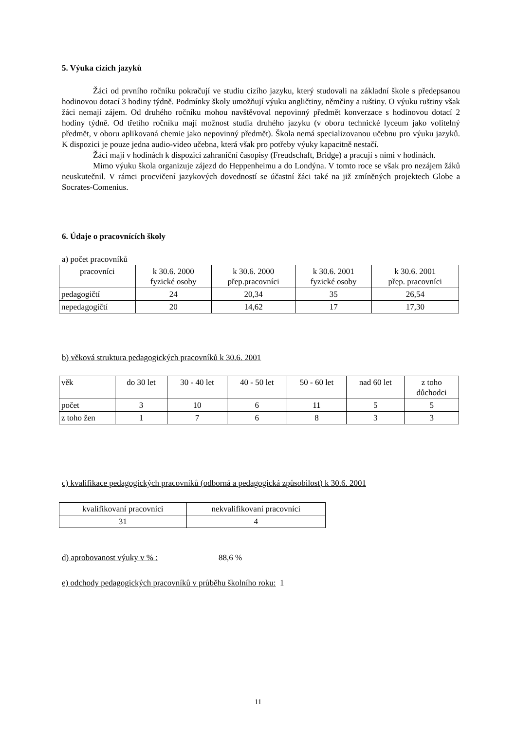5. Výuka cizích jazyků
Žáci od prvního ročníku pokračují ve studiu cizího jazyku, který studovali na základní škole s předepsanou hodinovou dotací 3 hodiny týdně. Podmínky školy umožňují výuku angličtiny, němčiny a ruštiny. O výuku ruštiny však žáci nemají zájem. Od druhého ročníku mohou navštěvoval nepovinný předmět konverzace s hodinovou dotací 2 hodiny týdně. Od třetího ročníku mají možnost studia druhého jazyku (v oboru technické lyceum jako volitelný předmět, v oboru aplikovaná chemie jako nepovinný předmět). Škola nemá specializovanou učebnu pro výuku jazyků. K dispozici je pouze jedna audio-video učebna, která však pro potřeby výuky kapacitně nestačí.
Žáci mají v hodinách k dispozici zahraniční časopisy (Freudschaft, Bridge) a pracují s nimi v hodinách.
Mimo výuku škola organizuje zájezd do Heppenheimu a do Londýna. V tomto roce se však pro nezájem žáků neuskutečnil. V rámci procvičení jazykových dovedností se účastní žáci také na již zmíněných projektech Globe a Socrates-Comenius.
6. Údaje o pracovnících školy
a) počet pracovníků
| pracovníci | k 30.6. 2000 fyzické osoby | k 30.6. 2000 přep.pracovníci | k 30.6. 2001 fyzické osoby | k 30.6. 2001 přep. pracovníci |
| pedagogičtí | 24 | 20,34 | 35 | 26,54 |
| nepedagogičtí | 20 | 14,62 | 17 | 17,30 |
b) věková struktura pedagogických pracovníků k 30.6. 2001
| věk | do 30 let | 30 - 40 let | 40 - 50 let | 50 - 60 let | nad 60 let | z toho důchodci |
| počet | 3 | 10 | 6 | 11 | 5 | 5 |
| z toho žen | 1 | 7 | 6 | 8 | 3 | 3 |
c) kvalifikace pedagogických pracovníků (odborná a pedagogická způsobilost) k 30.6. 2001
| kvalifikovaní pracovníci | nekvalifikovaní pracovníci |
| 31 | 4 |
d) aprobovanost výuky v % : 88,6 %
e) odchody pedagogických pracovníků v průběhu školního roku: 1
11